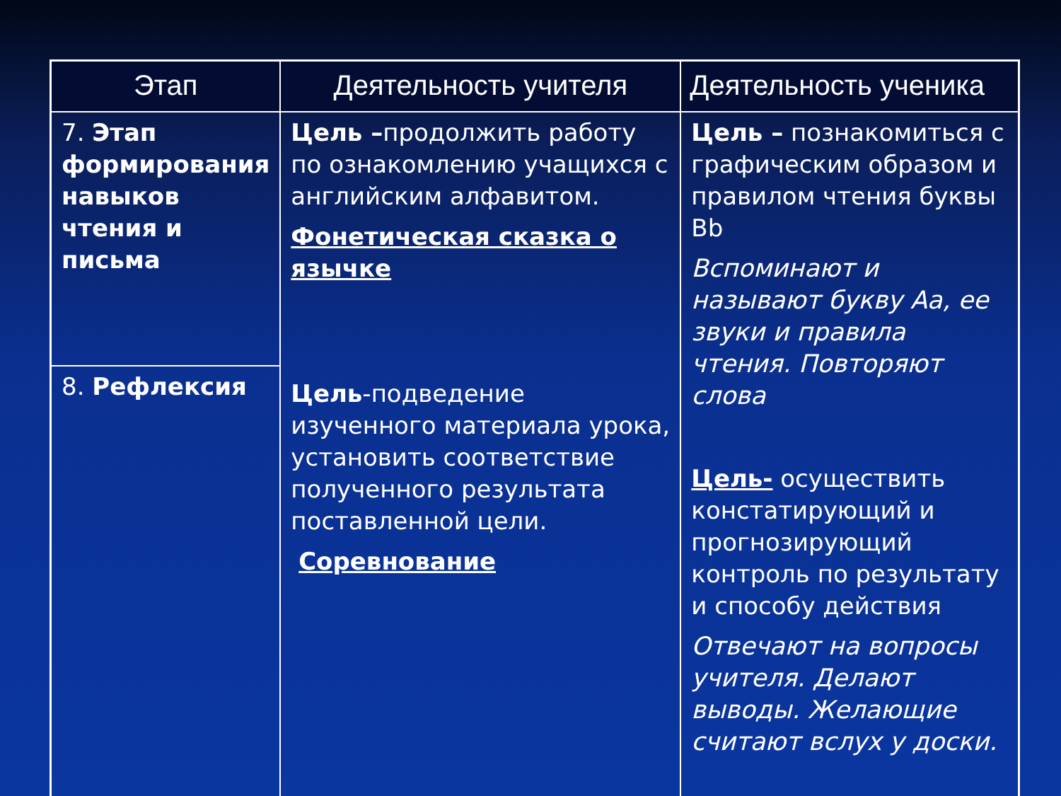| Этап | Деятельность учителя | Деятельность ученика |
| --- | --- | --- |
| 7. Этап формирования навыков чтения и письма | Цель – продолжить работу по ознакомлению учащихся с английским алфавитом. Фонетическая сказка о язычке Цель -подведение изученного материала урока, установить соответствие полученного результата поставленной цели. Соревнование | Цель – познакомиться с графическим образом и правилом чтения буквы Bb Вспоминают и называют букву Aa, ее звуки и правила чтения. Повторяют слова Цель- осуществить констатирующий и прогнозирующий контроль по результату и способу действия Отвечают на вопросы учителя. Делают выводы. Желающие считают вслух у доски. |
| 8. Рефлексия | | |